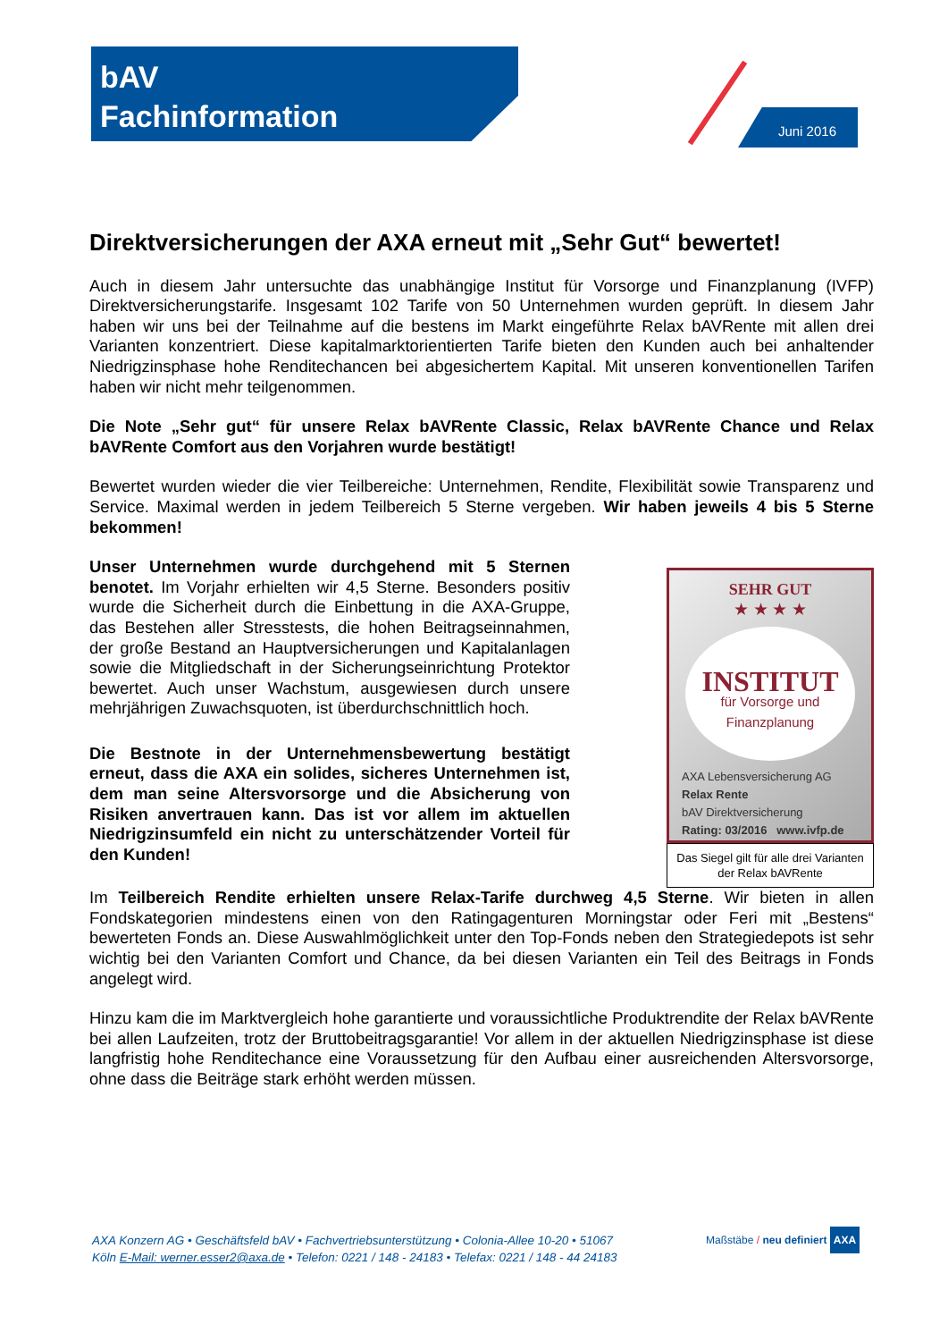bAV
Fachinformation
Juni 2016
Direktversicherungen der AXA erneut mit „Sehr Gut“ bewertet!
Auch in diesem Jahr untersuchte das unabhängige Institut für Vorsorge und Finanzplanung (IVFP) Direktversicherungstarife. Insgesamt 102 Tarife von 50 Unternehmen wurden geprüft. In diesem Jahr haben wir uns bei der Teilnahme auf die bestens im Markt eingeführte Relax bAVRente mit allen drei Varianten konzentriert. Diese kapitalmarktorientierten Tarife bieten den Kunden auch bei anhaltender Niedrigzinsphase hohe Renditechancen bei abgesichertem Kapital. Mit unseren konventionellen Tarifen haben wir nicht mehr teilgenommen.
Die Note „Sehr gut“ für unsere Relax bAVRente Classic, Relax bAVRente Chance und Relax bAVRente Comfort aus den Vorjahren wurde bestätigt!
Bewertet wurden wieder die vier Teilbereiche: Unternehmen, Rendite, Flexibilität sowie Transparenz und Service. Maximal werden in jedem Teilbereich 5 Sterne vergeben. Wir haben jeweils 4 bis 5 Sterne bekommen!
Unser Unternehmen wurde durchgehend mit 5 Sternen benotet. Im Vorjahr erhielten wir 4,5 Sterne. Besonders positiv wurde die Sicherheit durch die Einbettung in die AXA-Gruppe, das Bestehen aller Stresstests, die hohen Beitragseinnahmen, der große Bestand an Hauptversicherungen und Kapitalanlagen sowie die Mitgliedschaft in der Sicherungseinrichtung Protektor bewertet. Auch unser Wachstum, ausgewiesen durch unsere mehrjährigen Zuwachsquoten, ist überdurchschnittlich hoch.
Die Bestnote in der Unternehmensbewertung bestätigt erneut, dass die AXA ein solides, sicheres Unternehmen ist, dem man seine Altersvorsorge und die Absicherung von Risiken anvertrauen kann. Das ist vor allem im aktuellen Niedrigzinsumfeld ein nicht zu unterschätzender Vorteil für den Kunden!
SEHR GUT
★ ★ ★ ★
INSTITUT
für Vorsorge und Finanzplanung
AXA Lebensversicherung AG
Relax Rente
bAV Direktversicherung
Rating: 03/2016 www.ivfp.de
Das Siegel gilt für alle drei Varianten der Relax bAVRente
Im Teilbereich Rendite erhielten unsere Relax-Tarife durchweg 4,5 Sterne. Wir bieten in allen Fondskategorien mindestens einen von den Ratingagenturen Morningstar oder Feri mit „Bestens“ bewerteten Fonds an. Diese Auswahlmöglichkeit unter den Top-Fonds neben den Strategiedepots ist sehr wichtig bei den Varianten Comfort und Chance, da bei diesen Varianten ein Teil des Beitrags in Fonds angelegt wird.
Hinzu kam die im Marktvergleich hohe garantierte und voraussichtliche Produktrendite der Relax bAVRente bei allen Laufzeiten, trotz der Bruttobeitragsgarantie! Vor allem in der aktuellen Niedrigzinsphase ist diese langfristig hohe Renditechance eine Voraussetzung für den Aufbau einer ausreichenden Altersvorsorge, ohne dass die Beiträge stark erhöht werden müssen.
AXA Konzern AG • Geschäftsfeld bAV • Fachvertriebsunterstützung • Colonia-Allee 10-20 • 51067
Köln E-Mail: werner.esser2@axa.de • Telefon: 0221 / 148 - 24183 • Telefax: 0221 / 148 - 44 24183
Maßstäbe / neu definiert AXA